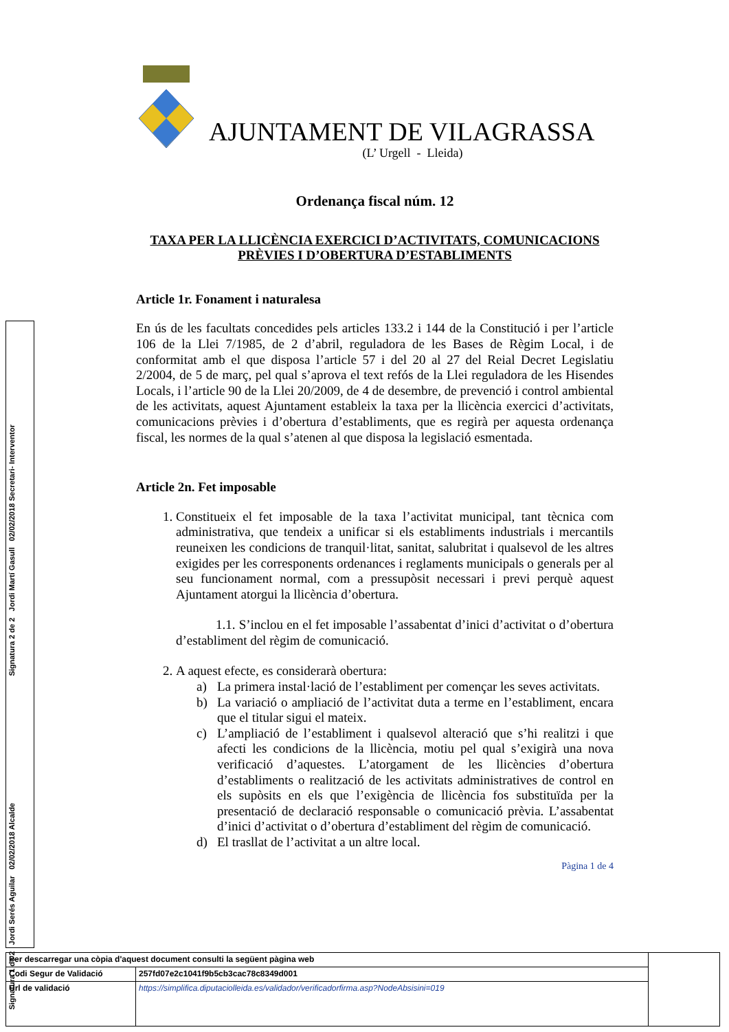Signatura 1 de 2 Jordi Serés Aguilar 02/02/2018 Alcalde
Signatura 2 de 2 Jordi Martí Gasull 02/02/2018 Secretari- Interventor
AJUNTAMENT DE VILAGRASSA
(L’ Urgell - Lleida)
Ordenança fiscal núm. 12
TAXA PER LA LLICÈNCIA EXERCICI D’ACTIVITATS, COMUNICACIONS PRÈVIES I D’OBERTURA D’ESTABLIMENTS
Article 1r. Fonament i naturalesa
En ús de les facultats concedides pels articles 133.2 i 144 de la Constitució i per l’article 106 de la Llei 7/1985, de 2 d’abril, reguladora de les Bases de Règim Local, i de conformitat amb el que disposa l’article 57 i del 20 al 27 del Reial Decret Legislatiu 2/2004, de 5 de març, pel qual s’aprova el text refós de la Llei reguladora de les Hisendes Locals, i l’article 90 de la Llei 20/2009, de 4 de desembre, de prevenció i control ambiental de les activitats, aquest Ajuntament estableix la taxa per la llicència exercici d’activitats, comunicacions prèvies i d’obertura d’establiments, que es regirà per aquesta ordenança fiscal, les normes de la qual s’atenen al que disposa la legislació esmentada.
Article 2n. Fet imposable
1. Constitueix el fet imposable de la taxa l’activitat municipal, tant tècnica com administrativa, que tendeix a unificar si els establiments industrials i mercantils reuneixen les condicions de tranquil·litat, sanitat, salubritat i qualsevol de les altres exigides per les corresponents ordenances i reglaments municipals o generals per al seu funcionament normal, com a pressupòsit necessari i previ perquè aquest Ajuntament atorgui la llicència d’obertura.
1.1. S’inclou en el fet imposable l’assabentat d’inici d’activitat o d’obertura d’establiment del règim de comunicació.
2. A aquest efecte, es considerarà obertura:
a) La primera instal·lació de l’establiment per començar les seves activitats.
b) La variació o ampliació de l’activitat duta a terme en l’establiment, encara que el titular sigui el mateix.
c) L’ampliació de l’establiment i qualsevol alteració que s’hi realitzi i que afecti les condicions de la llicència, motiu pel qual s’exigirà una nova verificació d’aquestes. L’atorgament de les llicències d’obertura d’establiments o realització de les activitats administratives de control en els supòsits en els que l’exigència de llicència fos substituïda per la presentació de declaració responsable o comunicació prèvia. L’assabentat d’inici d’activitat o d’obertura d’establiment del règim de comunicació.
d) El trasllat de l’activitat a un altre local.
Pàgina 1 de 4
| Per descarregar una còpia d'aquest document consulti la següent pàgina web | | |
| Codi Segur de Validació | 257fd07e2c1041f9b5cb3cac78c8349d001 | |
| Url de validació | https://simplifica.diputaciolleida.es/validador/verificadorfirma.asp?NodeAbsisini=019 | |